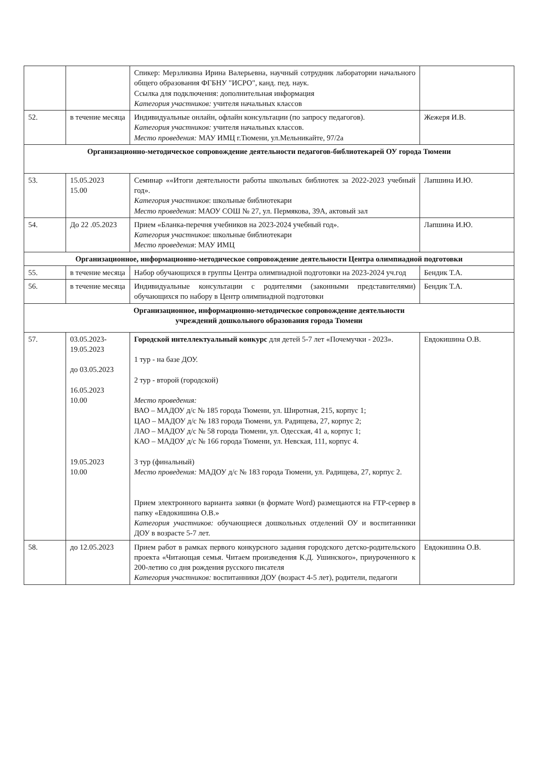| | | Спикер: Мерзликина Ирина Валерьевна, научный сотрудник лаборатории начального общего образования ФГБНУ "ИСРО", канд. пед. наук. Ссылка для подключения: дополнительная информация Категория участников: учителя начальных классов | |
| 52. | в течение месяца | Индивидуальные онлайн, офлайн консультации (по запросу педагогов). Категория участников: учителя начальных классов. Место проведения: МАУ ИМЦ г.Тюмени, ул.Мельникайте, 97/2а | Жежеря И.В. |
| Организационно-методическое сопровождение деятельности педагогов-библиотекарей ОУ города Тюмени | | | |
| 53. | 15.05.2023 15.00 | Семинар ««Итоги деятельности работы школьных библиотек за 2022-2023 учебный год». Категория участников : школьные библиотекари Место проведения : МАОУ СОШ № 27, ул. Пермякова, 39А, актовый зал | Лапшина И.Ю. |
| 54. | До 22 .05.2023 | Прием «Бланка-перечня учебников на 2023-2024 учебный год». Категория участников : школьные библиотекари Место проведения : МАУ ИМЦ | Лапшина И.Ю. |
| Организационное, информационно-методическое сопровождение деятельности Центра олимпиадной подготовки | | | |
| 55. | в течение месяца | Набор обучающихся в группы Центра олимпиадной подготовки на 2023-2024 уч.год | Бендик Т.А. |
| 56. | в течение месяца | Индивидуальные консультации с родителями (законными представителями) обучающихся по набору в Центр олимпиадной подготовки | Бендик Т.А. |
| Организационное, информационно-методическое сопровождение деятельности учреждений дошкольного образования города Тюмени | | | |
| 57. | 03.05.2023- 19.05.2023 до 03.05.2023 16.05.2023 10.00 19.05.2023 10.00 | Городской интеллектуальный конкурс для детей 5-7 лет «Почемучки - 2023». 1 тур - на базе ДОУ. 2 тур - второй (городской) Место проведения: ВАО – МАДОУ д/с № 185 города Тюмени, ул. Широтная, 215, корпус 1; ЦАО – МАДОУ д/с № 183 города Тюмени, ул. Радищева, 27, корпус 2; ЛАО – МАДОУ д/с № 58 города Тюмени, ул. Одесская, 41 а, корпус 1; КАО – МАДОУ д/с № 166 города Тюмени, ул. Невская, 111, корпус 4. 3 тур (финальный) Место проведения: МАДОУ д/с № 183 города Тюмени, ул. Радищева, 27, корпус 2. Прием электронного варианта заявки (в формате Word) размещаются на FTP-сервер в папку «Евдокишина О.В.» Категория участников: обучающиеся дошкольных отделений ОУ и воспитанники ДОУ в возрасте 5-7 лет. | Евдокишина О.В. |
| 58. | до 12.05.2023 | Прием работ в рамках первого конкурсного задания городского детско-родительского проекта «Читающая семья. Читаем произведения К.Д. Ушинского», приуроченного к 200-летию со дня рождения русского писателя Категория участников: воспитанники ДОУ (возраст 4-5 лет), родители, педагоги | Евдокишина О.В. |